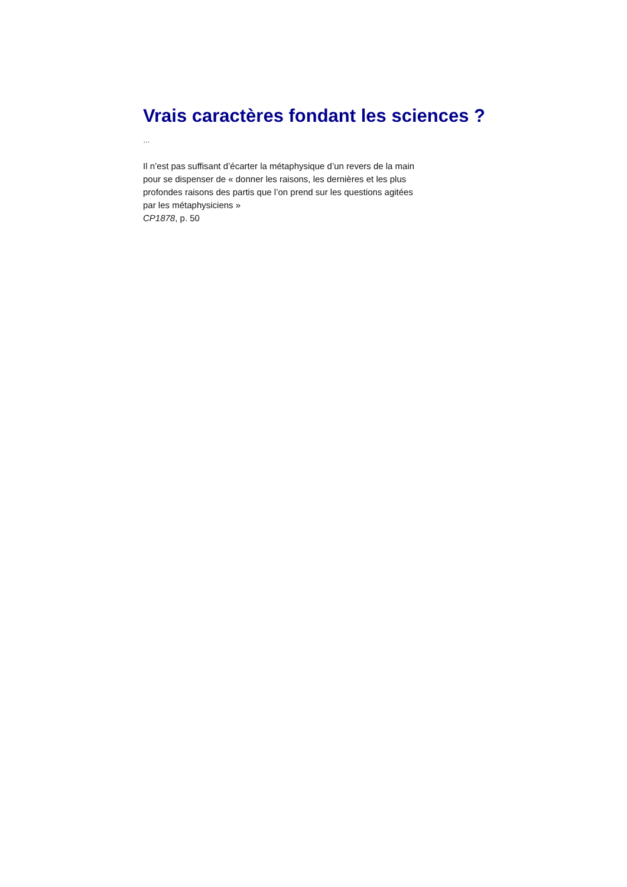Vrais caractères fondant les sciences ?
…
Il n’est pas suffisant d’écarter la métaphysique d’un revers de la main
pour se dispenser de « donner les raisons, les dernières et les plus
profondes raisons des partis que l’on prend sur les questions agitées
par les métaphysiciens »
CP1878, p. 50